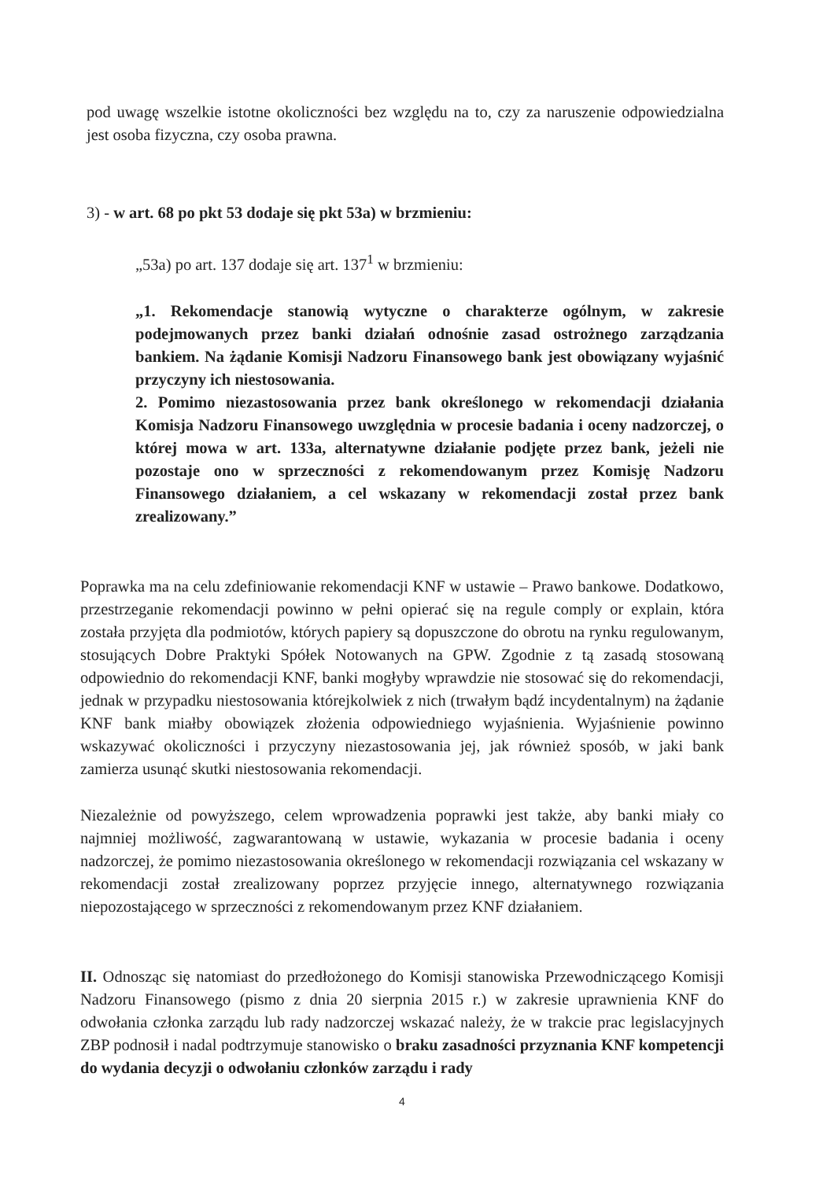pod uwagę wszelkie istotne okoliczności bez względu na to, czy za naruszenie odpowiedzialna jest osoba fizyczna, czy osoba prawna.
3) - w art. 68 po pkt 53 dodaje się pkt 53a) w brzmieniu:
„53a) po art. 137 dodaje się art. 137<sup>1</sup> w brzmieniu:
„1. Rekomendacje stanowią wytyczne o charakterze ogólnym, w zakresie podejmowanych przez banki działań odnośnie zasad ostrożnego zarządzania bankiem. Na żądanie Komisji Nadzoru Finansowego bank jest obowiązany wyjaśnić przyczyny ich niestosowania.
2. Pomimo niezastosowania przez bank określonego w rekomendacji działania Komisja Nadzoru Finansowego uwzględnia w procesie badania i oceny nadzorczej, o której mowa w art. 133a, alternatywne działanie podjęte przez bank, jeżeli nie pozostaje ono w sprzeczności z rekomendowanym przez Komisję Nadzoru Finansowego działaniem, a cel wskazany w rekomendacji został przez bank zrealizowany.”
Poprawka ma na celu zdefiniowanie rekomendacji KNF w ustawie – Prawo bankowe. Dodatkowo, przestrzeganie rekomendacji powinno w pełni opierać się na regule comply or explain, która została przyjęta dla podmiotów, których papiery są dopuszczone do obrotu na rynku regulowanym, stosujących Dobre Praktyki Spółek Notowanych na GPW. Zgodnie z tą zasadą stosowaną odpowiednio do rekomendacji KNF, banki mogłyby wprawdzie nie stosować się do rekomendacji, jednak w przypadku niestosowania którejkolwiek z nich (trwałym bądź incydentalnym) na żądanie KNF bank miałby obowiązek złożenia odpowiedniego wyjaśnienia. Wyjaśnienie powinno wskazywać okoliczności i przyczyny niezastosowania jej, jak również sposób, w jaki bank zamierza usunąć skutki niestosowania rekomendacji.
Niezależnie od powyższego, celem wprowadzenia poprawki jest także, aby banki miały co najmniej możliwość, zagwarantowaną w ustawie, wykazania w procesie badania i oceny nadzorczej, że pomimo niezastosowania określonego w rekomendacji rozwiązania cel wskazany w rekomendacji został zrealizowany poprzez przyjęcie innego, alternatywnego rozwiązania niepozostającego w sprzeczności z rekomendowanym przez KNF działaniem.
II. Odnosząc się natomiast do przedłożonego do Komisji stanowiska Przewodniczącego Komisji Nadzoru Finansowego (pismo z dnia 20 sierpnia 2015 r.) w zakresie uprawnienia KNF do odwołania członka zarządu lub rady nadzorczej wskazać należy, że w trakcie prac legislacyjnych ZBP podnosił i nadal podtrzymuje stanowisko o braku zasadności przyznania KNF kompetencji do wydania decyzji o odwołaniu członków zarządu i rady
4